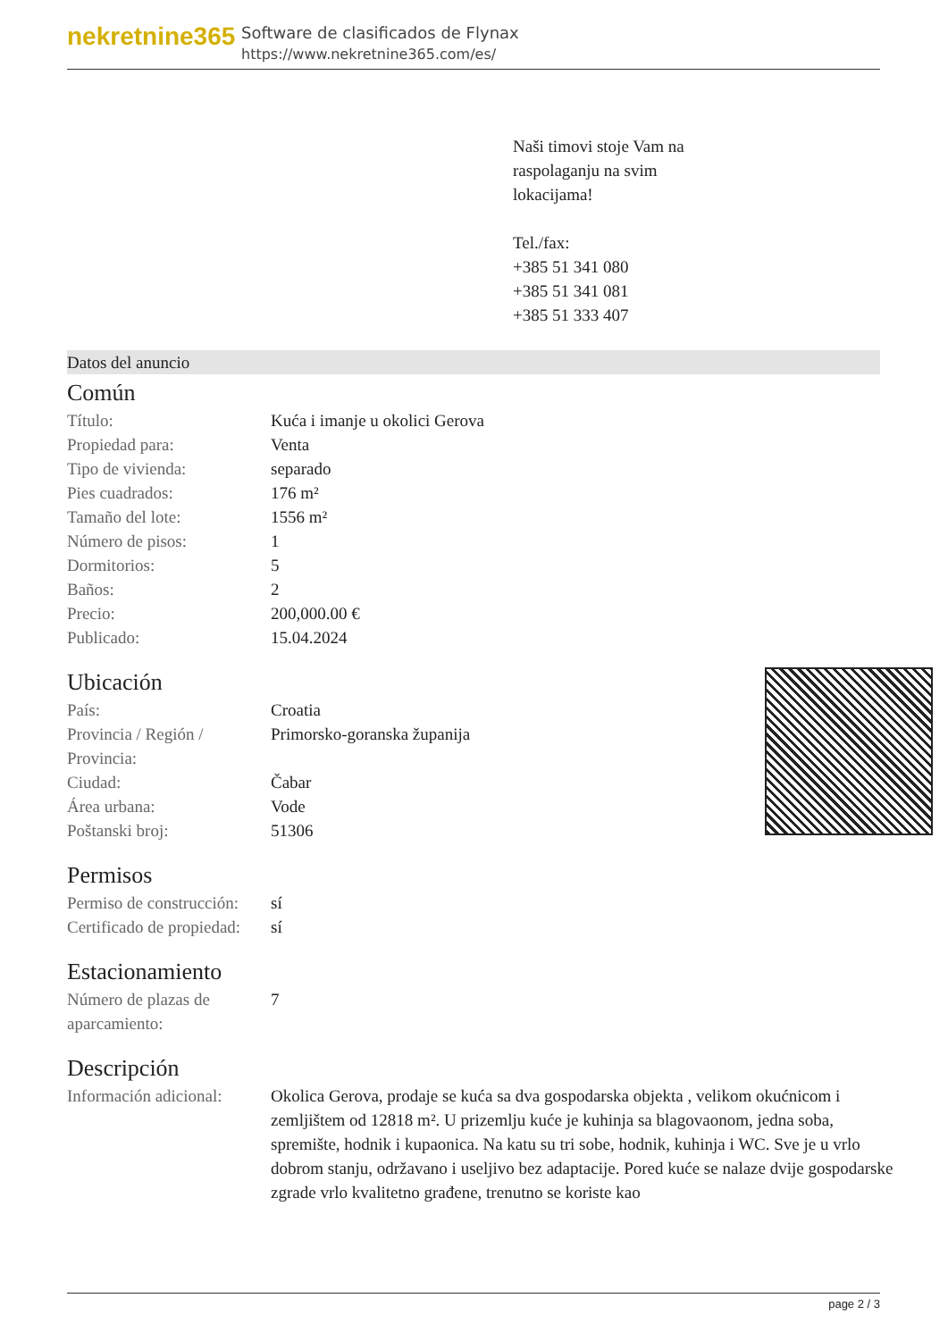nekretnine365
Software de clasificados de Flynax
https://www.nekretnine365.com/es/
Naši timovi stoje Vam na
raspolaganju na svim
lokacijama!
Tel./fax:
+385 51 341 080
+385 51 341 081
+385 51 333 407
Datos del anuncio
Común
| Título: | Kuća i imanje u okolici Gerova |
| Propiedad para: | Venta |
| Tipo de vivienda: | separado |
| Pies cuadrados: | 176 m² |
| Tamaño del lote: | 1556 m² |
| Número de pisos: | 1 |
| Dormitorios: | 5 |
| Baños: | 2 |
| Precio: | 200,000.00 € |
| Publicado: | 15.04.2024 |
Ubicación
| País: | Croatia |
| Provincia / Región / Provincia: | Primorsko-goranska županija |
| Ciudad: | Čabar |
| Área urbana: | Vode |
| Poštanski broj: | 51306 |
Permisos
| Permiso de construcción: | sí |
| Certificado de propiedad: | sí |
Estacionamiento
| Número de plazas de aparcamiento: | 7 |
Descripción
| Información adicional: | Okolica Gerova, prodaje se kuća sa dva gospodarska objekta , velikom okućnicom i zemljištem od 12818 m². U prizemlju kuće je kuhinja sa blagovaonom, jedna soba, spremište, hodnik i kupaonica. Na katu su tri sobe, hodnik, kuhinja i WC. Sve je u vrlo dobrom stanju, održavano i useljivo bez adaptacije. Pored kuće se nalaze dvije gospodarske zgrade vrlo kvalitetno građene, trenutno se koriste kao |
page 2 / 3